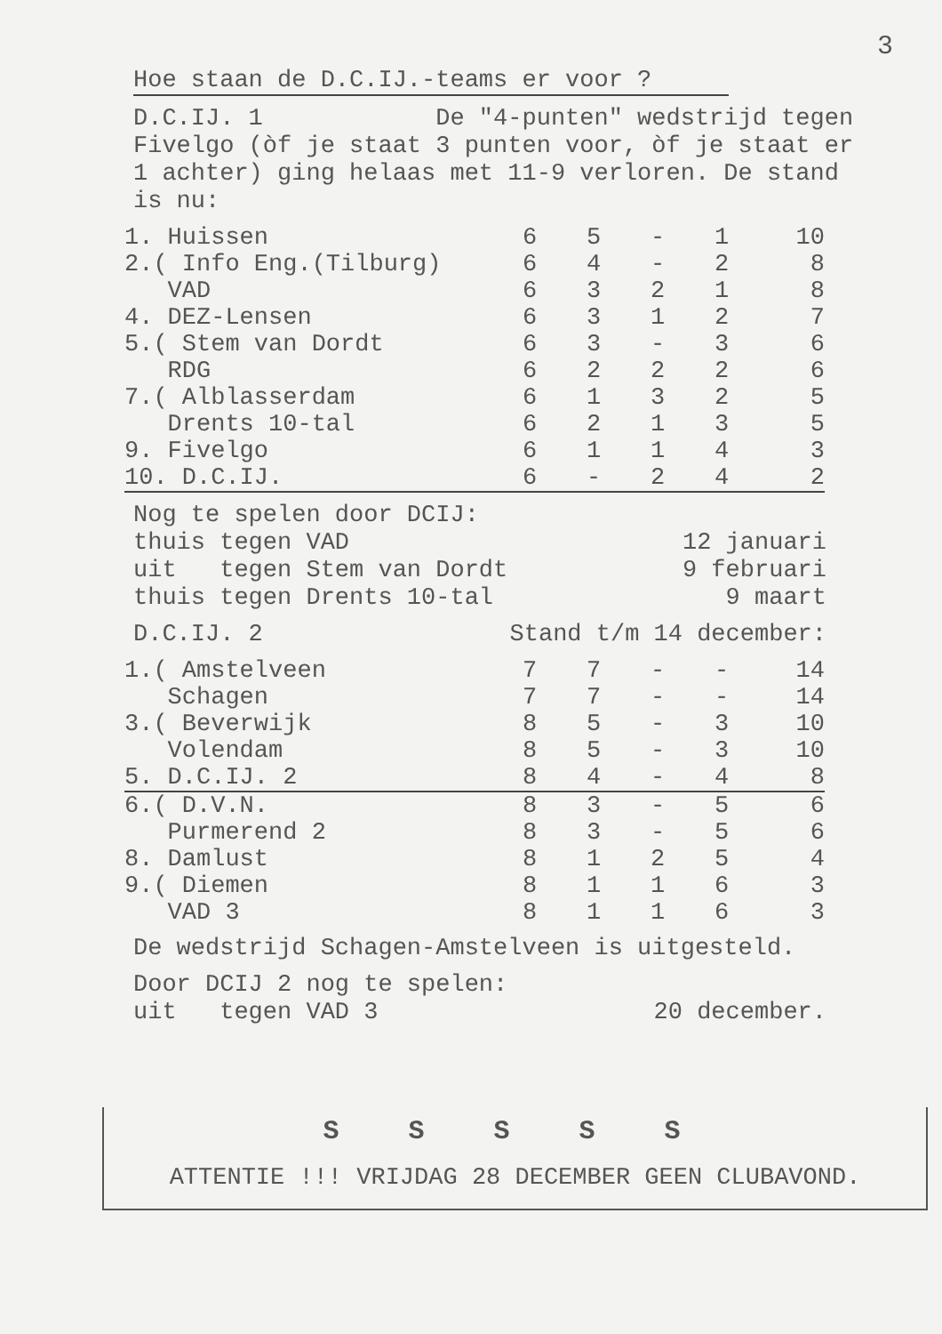3
Hoe staan de D.C.IJ.-teams er voor ?
D.C.IJ. 1 De "4-punten" wedstrijd tegen Fivelgo (òf je staat 3 punten voor, òf je staat er 1 achter) ging helaas met 11-9 verloren. De stand is nu:
| 1. Huissen | 6 | 5 | - | 1 | 10 |
| 2.( Info Eng.(Tilburg) | 6 | 4 | - | 2 | 8 |
| VAD | 6 | 3 | 2 | 1 | 8 |
| 4. DEZ-Lensen | 6 | 3 | 1 | 2 | 7 |
| 5.( Stem van Dordt | 6 | 3 | - | 3 | 6 |
| RDG | 6 | 2 | 2 | 2 | 6 |
| 7.( Alblasserdam | 6 | 1 | 3 | 2 | 5 |
| Drents 10-tal | 6 | 2 | 1 | 3 | 5 |
| 9. Fivelgo | 6 | 1 | 1 | 4 | 3 |
| 10. D.C.IJ. | 6 | - | 2 | 4 | 2 |
Nog te spelen door DCIJ:
thuis tegen VAD 12 januari
uit tegen Stem van Dordt 9 februari
thuis tegen Drents 10-tal 9 maart
D.C.IJ. 2 Stand t/m 14 december:
| 1.( Amstelveen | 7 | 7 | - | - | 14 |
| Schagen | 7 | 7 | - | - | 14 |
| 3.( Beverwijk | 8 | 5 | - | 3 | 10 |
| Volendam | 8 | 5 | - | 3 | 10 |
| 5. D.C.IJ. 2 | 8 | 4 | - | 4 | 8 |
| 6.( D.V.N. | 8 | 3 | - | 5 | 6 |
| Purmerend 2 | 8 | 3 | - | 5 | 6 |
| 8. Damlust | 8 | 1 | 2 | 5 | 4 |
| 9.( Diemen | 8 | 1 | 1 | 6 | 3 |
| VAD 3 | 8 | 1 | 1 | 6 | 3 |
De wedstrijd Schagen-Amstelveen is uitgesteld.
Door DCIJ 2 nog te spelen:
uit tegen VAD 3 20 december.
S S S S S
ATTENTIE !!! VRIJDAG 28 DECEMBER GEEN CLUBAVOND.